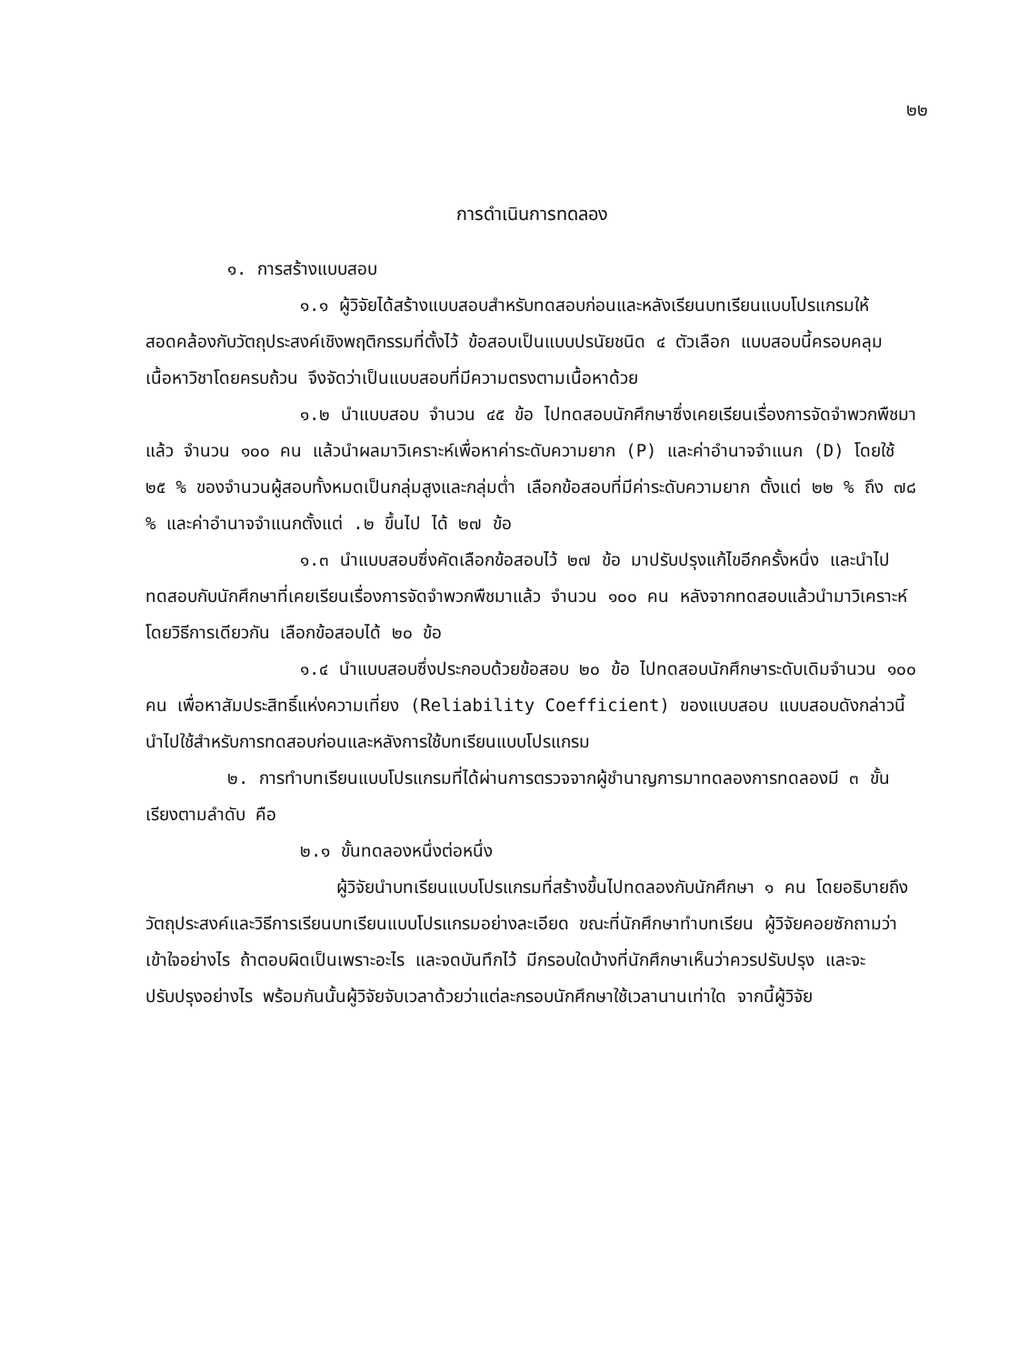๒๒
การดำเนินการทดลอง
๑. การสร้างแบบสอบ
๑.๑ ผู้วิจัยได้สร้างแบบสอบสำหรับทดสอบก่อนและหลังเรียนบทเรียนแบบโปรแกรมให้สอดคล้องกับวัตถุประสงค์เชิงพฤติกรรมที่ตั้งไว้ ข้อสอบเป็นแบบปรนัยชนิด ๔ ตัวเลือก แบบสอบนี้ครอบคลุมเนื้อหาวิชาโดยครบถ้วน จึงจัดว่าเป็นแบบสอบที่มีความตรงตามเนื้อหาด้วย
๑.๒ นำแบบสอบ จำนวน ๔๕ ข้อ ไปทดสอบนักศึกษาซึ่งเคยเรียนเรื่องการจัดจำพวกพืชมาแล้ว จำนวน ๑๐๐ คน แล้วนำผลมาวิเคราะห์เพื่อหาค่าระดับความยาก (P) และค่าอำนาจจำแนก (D) โดยใช้ ๒๕ % ของจำนวนผู้สอบทั้งหมดเป็นกลุ่มสูงและกลุ่มต่ำ เลือกข้อสอบที่มีค่าระดับความยาก ตั้งแต่ ๒๒ % ถึง ๗๘ % และค่าอำนาจจำแนกตั้งแต่ .๒ ขึ้นไป ได้ ๒๗ ข้อ
๑.๓ นำแบบสอบซึ่งคัดเลือกข้อสอบไว้ ๒๗ ข้อ มาปรับปรุงแก้ไขอีกครั้งหนึ่ง และนำไปทดสอบกับนักศึกษาที่เคยเรียนเรื่องการจัดจำพวกพืชมาแล้ว จำนวน ๑๐๐ คน หลังจากทดสอบแล้วนำมาวิเคราะห์โดยวิธีการเดียวกัน เลือกข้อสอบได้ ๒๐ ข้อ
๑.๔ นำแบบสอบซึ่งประกอบด้วยข้อสอบ ๒๐ ข้อ ไปทดสอบนักศึกษาระดับเดิมจำนวน ๑๐๐ คน เพื่อหาสัมประสิทธิ์แห่งความเที่ยง (Reliability Coefficient) ของแบบสอบ แบบสอบดังกล่าวนี้นำไปใช้สำหรับการทดสอบก่อนและหลังการใช้บทเรียนแบบโปรแกรม
๒. การทำบทเรียนแบบโปรแกรมที่ได้ผ่านการตรวจจากผู้ชำนาญการมาทดลองการทดลองมี ๓ ขั้น เรียงตามลำดับ คือ
๒.๑ ขั้นทดลองหนึ่งต่อหนึ่ง
ผู้วิจัยนำบทเรียนแบบโปรแกรมที่สร้างขึ้นไปทดลองกับนักศึกษา ๑ คน โดยอธิบายถึงวัตถุประสงค์และวิธีการเรียนบทเรียนแบบโปรแกรมอย่างละเอียด ขณะที่นักศึกษาทำบทเรียน ผู้วิจัยคอยซักถามว่าเข้าใจอย่างไร ถ้าตอบผิดเป็นเพราะอะไร และจดบันทึกไว้ มีกรอบใดบ้างที่นักศึกษาเห็นว่าควรปรับปรุง และจะปรับปรุงอย่างไร พร้อมกันนั้นผู้วิจัยจับเวลาด้วยว่าแต่ละกรอบนักศึกษาใช้เวลานานเท่าใด จากนี้ผู้วิจัย